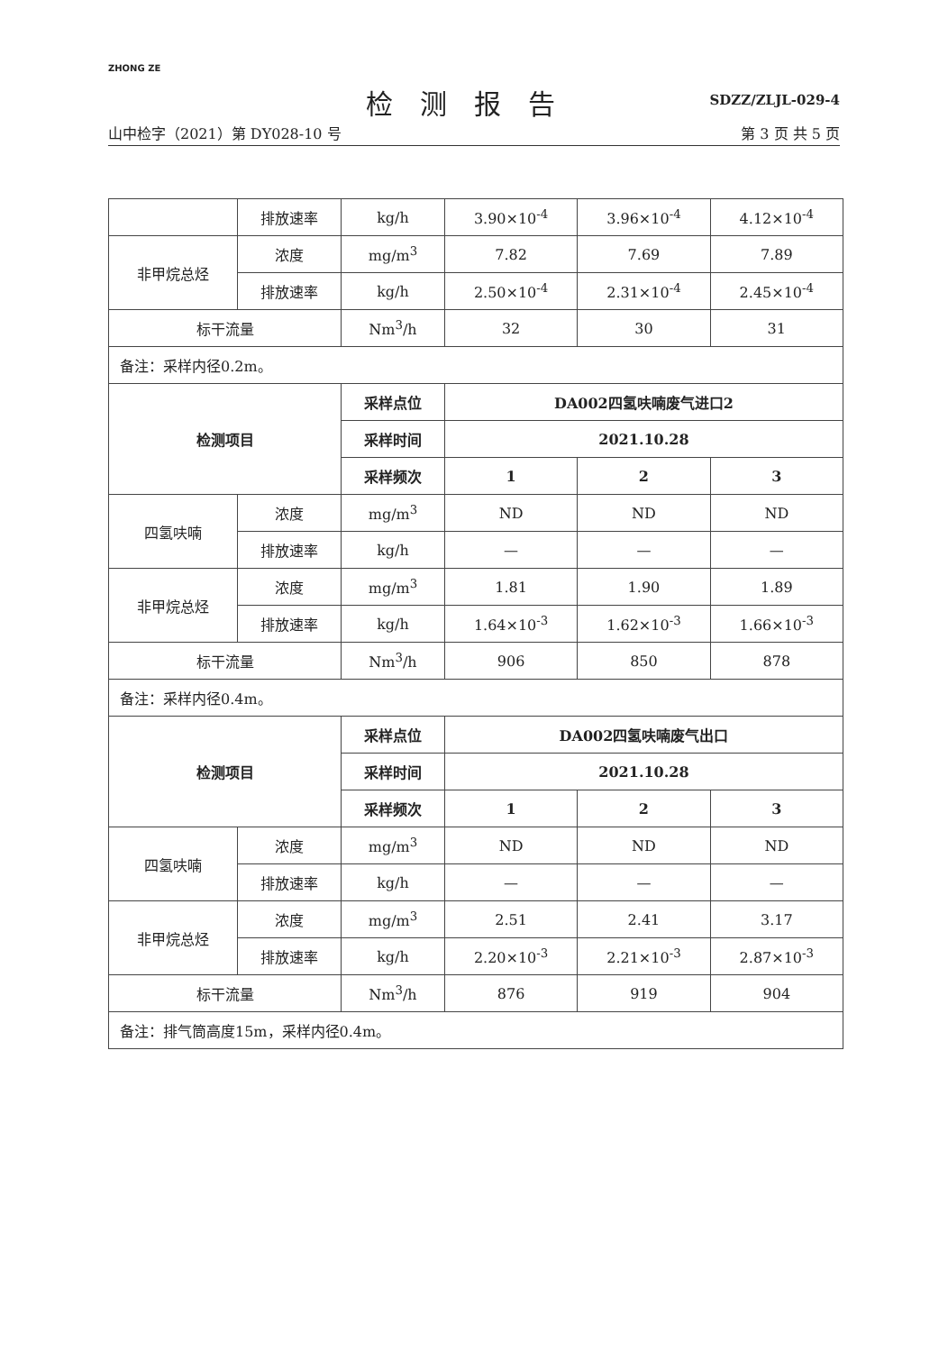ZHONG ZE
SDZZ/ZLJL-029-4
检测报告
山中检字（2021）第 DY028-10 号 第 3 页 共 5 页
| | 排放速率 | kg/h | 3.90×10<sup>-4</sup> | 3.96×10<sup>-4</sup> | 4.12×10<sup>-4</sup> |
| 非甲烷总烃 | 浓度 | mg/m<sup>3</sup> | 7.82 | 7.69 | 7.89 |
| | 排放速率 | kg/h | 2.50×10<sup>-4</sup> | 2.31×10<sup>-4</sup> | 2.45×10<sup>-4</sup> |
| 标干流量 | | Nm<sup>3</sup>/h | 32 | 30 | 31 |
| 备注：采样内径0.2m。 | | | | | |
| 检测项目 | | 采样点位 | DA002四氢呋喃废气进口2 | | |
| | | 采样时间 | 2021.10.28 | | |
| | | 采样频次 | 1 | 2 | 3 |
| 四氢呋喃 | 浓度 | mg/m<sup>3</sup> | ND | ND | ND |
| | 排放速率 | kg/h | — | — | — |
| 非甲烷总烃 | 浓度 | mg/m<sup>3</sup> | 1.81 | 1.90 | 1.89 |
| | 排放速率 | kg/h | 1.64×10<sup>-3</sup> | 1.62×10<sup>-3</sup> | 1.66×10<sup>-3</sup> |
| 标干流量 | | Nm<sup>3</sup>/h | 906 | 850 | 878 |
| 备注：采样内径0.4m。 | | | | | |
| 检测项目 | | 采样点位 | DA002四氢呋喃废气出口 | | |
| | | 采样时间 | 2021.10.28 | | |
| | | 采样频次 | 1 | 2 | 3 |
| 四氢呋喃 | 浓度 | mg/m<sup>3</sup> | ND | ND | ND |
| | 排放速率 | kg/h | — | — | — |
| 非甲烷总烃 | 浓度 | mg/m<sup>3</sup> | 2.51 | 2.41 | 3.17 |
| | 排放速率 | kg/h | 2.20×10<sup>-3</sup> | 2.21×10<sup>-3</sup> | 2.87×10<sup>-3</sup> |
| 标干流量 | | Nm<sup>3</sup>/h | 876 | 919 | 904 |
| 备注：排气筒高度15m，采样内径0.4m。 | | | | | |